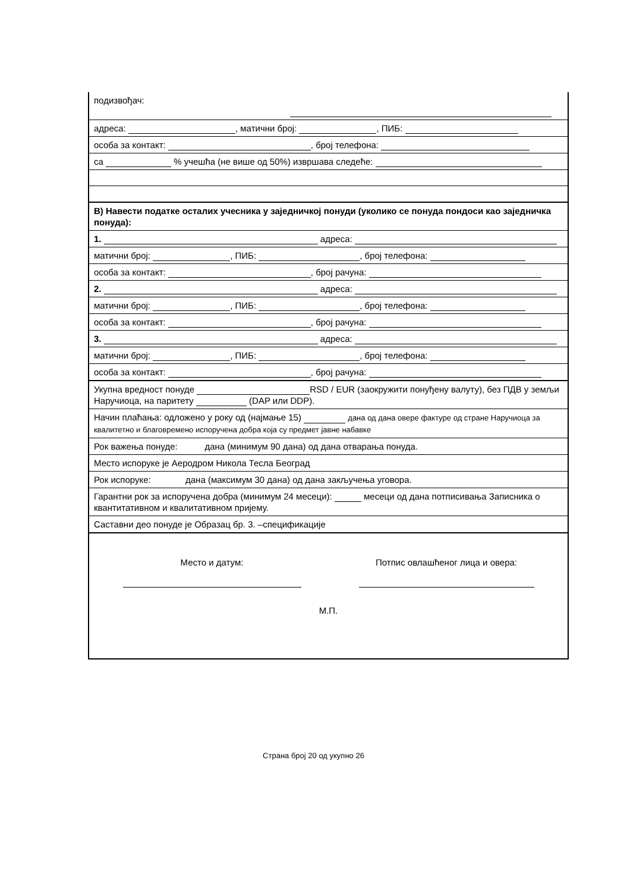подизвођач:
адреса: , матични број: , ПИБ:
особа за контакт: , број телефона:
са % учешћа (не више од 50%) извршава следеће:
В) Навести податке осталих учесника у заједничкој понуди (уколико се понуда пондоси као заједничка понуда):
1. адреса:
матични број: , ПИБ: , број телефона:
особа за контакт: , број рачуна:
2. адреса:
матични број: , ПИБ: , број телефона:
особа за контакт: , број рачуна:
3. адреса:
матични број: , ПИБ: , број телефона:
особа за контакт: , број рачуна:
Укупна вредност понуде RSD / EUR (заокружити понуђену валуту), без ПДВ у земљи Наручиоца, на паритету (DAP или DDP).
Начин плаћања: одложено у року од (најмање 15) дана од дана овере фактуре од стране Наручиоца за квалитетно и благовремено испоручена добра која су предмет јавне набавке
Рок важења понуде: дана (минимум 90 дана) од дана отварања понуда.
Место испоруке је Аеродром Никола Тесла Београд
Рок испоруке: дана (максимум 30 дана) од дана закључења уговора.
Гарантни рок за испоручена добра (минимум 24 месеци): месеци од дана потписивања Записника о квантитативном и квалитативном пријему.
Саставни део понуде је Образац бр. 3. –спецификације
Место и датум:
Потпис овлашћеног лица и овера:
М.П.
Страна број 20 од укупно 26